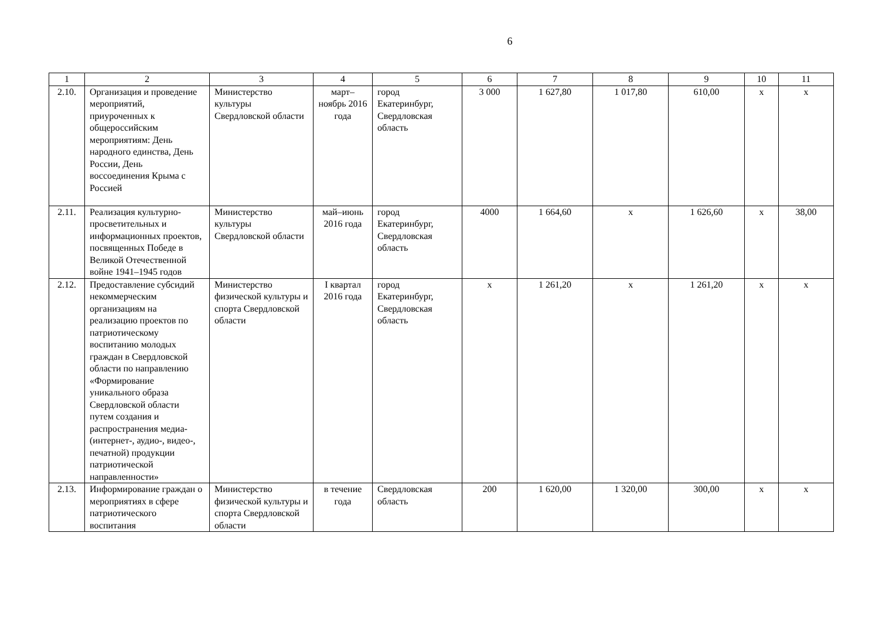6
| 1 | 2 | 3 | 4 | 5 | 6 | 7 | 8 | 9 | 10 | 11 |
| --- | --- | --- | --- | --- | --- | --- | --- | --- | --- | --- |
| 2.10. | Организация и проведение мероприятий, приуроченных к общероссийским мероприятиям: День народного единства, День России, День воссоединения Крыма с Россией | Министерство культуры Свердловской области | март–ноябрь 2016 года | город Екатеринбург, Свердловская область | 3 000 | 1 627,80 | 1 017,80 | 610,00 | x | x |
| 2.11. | Реализация культурно-просветительных и информационных проектов, посвященных Победе в Великой Отечественной войне 1941–1945 годов | Министерство культуры Свердловской области | май–июнь 2016 года | город Екатеринбург, Свердловская область | 4000 | 1 664,60 | x | 1 626,60 | x | 38,00 |
| 2.12. | Предоставление субсидий некоммерческим организациям на реализацию проектов по патриотическому воспитанию молодых граждан в Свердловской области по направлению «Формирование уникального образа Свердловской области путем создания и распространения медиа-(интернет-, аудио-, видео-, печатной) продукции патриотической направленности» | Министерство физической культуры и спорта Свердловской области | I квартал 2016 года | город Екатеринбург, Свердловская область | x | 1 261,20 | x | 1 261,20 | x | x |
| 2.13. | Информирование граждан о мероприятиях в сфере патриотического воспитания | Министерство физической культуры и спорта Свердловской области | в течение года | Свердловская область | 200 | 1 620,00 | 1 320,00 | 300,00 | x | x |